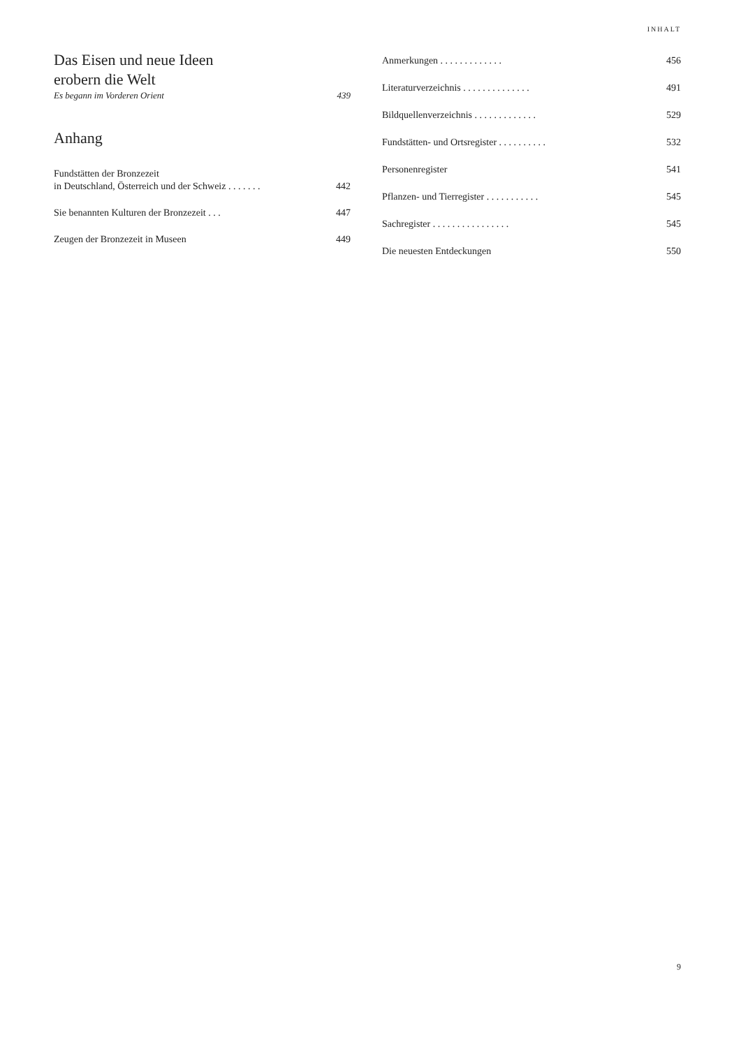INHALT
Das Eisen und neue Ideen
erobern die Welt
Es begann im Vorderen Orient 439
Anhang
Fundstätten der Bronzezeit
in Deutschland, Österreich und der Schweiz . . . . . . . 442
Sie benannten Kulturen der Bronzezeit . . . 447
Zeugen der Bronzezeit in Museen 449
Anmerkungen . . . . . . . . . . . . . 456
Literaturverzeichnis . . . . . . . . . . . . . . 491
Bildquellenverzeichnis . . . . . . . . . . . . . 529
Fundstätten- und Ortsregister . . . . . . . . . . 532
Personenregister 541
Pflanzen- und Tierregister . . . . . . . . . . . 545
Sachregister . . . . . . . . . . . . . . . . 545
Die neuesten Entdeckungen 550
9